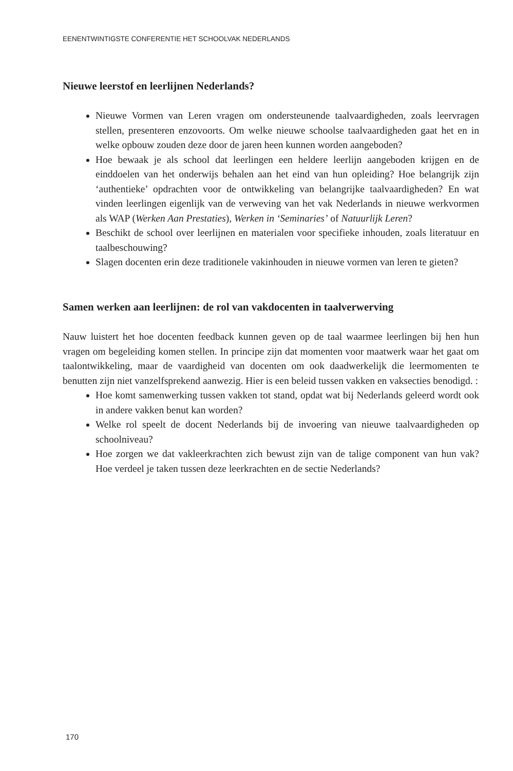EENENTWINTIGSTE CONFERENTIE HET SCHOOLVAK NEDERLANDS
Nieuwe leerstof en leerlijnen Nederlands?
Nieuwe Vormen van Leren vragen om ondersteunende taalvaardigheden, zoals leervragen stellen, presenteren enzovoorts. Om welke nieuwe schoolse taalvaardigheden gaat het en in welke opbouw zouden deze door de jaren heen kunnen worden aangeboden?
Hoe bewaak je als school dat leerlingen een heldere leerlijn aangeboden krijgen en de einddoelen van het onderwijs behalen aan het eind van hun opleiding? Hoe belangrijk zijn ‘authentieke’ opdrachten voor de ontwikkeling van belangrijke taalvaardigheden? En wat vinden leerlingen eigenlijk van de verweving van het vak Nederlands in nieuwe werkvormen als WAP (Werken Aan Prestaties), Werken in ‘Seminaries’ of Natuurlijk Leren?
Beschikt de school over leerlijnen en materialen voor specifieke inhouden, zoals literatuur en taalbeschouwing?
Slagen docenten erin deze traditionele vakinhouden in nieuwe vormen van leren te gieten?
Samen werken aan leerlijnen: de rol van vakdocenten in taalverwerving
Nauw luistert het hoe docenten feedback kunnen geven op de taal waarmee leerlingen bij hen hun vragen om begeleiding komen stellen. In principe zijn dat momenten voor maatwerk waar het gaat om taalontwikkeling, maar de vaardigheid van docenten om ook daadwerkelijk die leermomenten te benutten zijn niet vanzelfsprekend aanwezig. Hier is een beleid tussen vakken en vaksecties benodigd. :
Hoe komt samenwerking tussen vakken tot stand, opdat wat bij Nederlands geleerd wordt ook in andere vakken benut kan worden?
Welke rol speelt de docent Nederlands bij de invoering van nieuwe taalvaardigheden op schoolniveau?
Hoe zorgen we dat vakleerkrachten zich bewust zijn van de talige component van hun vak? Hoe verdeel je taken tussen deze leerkrachten en de sectie Nederlands?
170